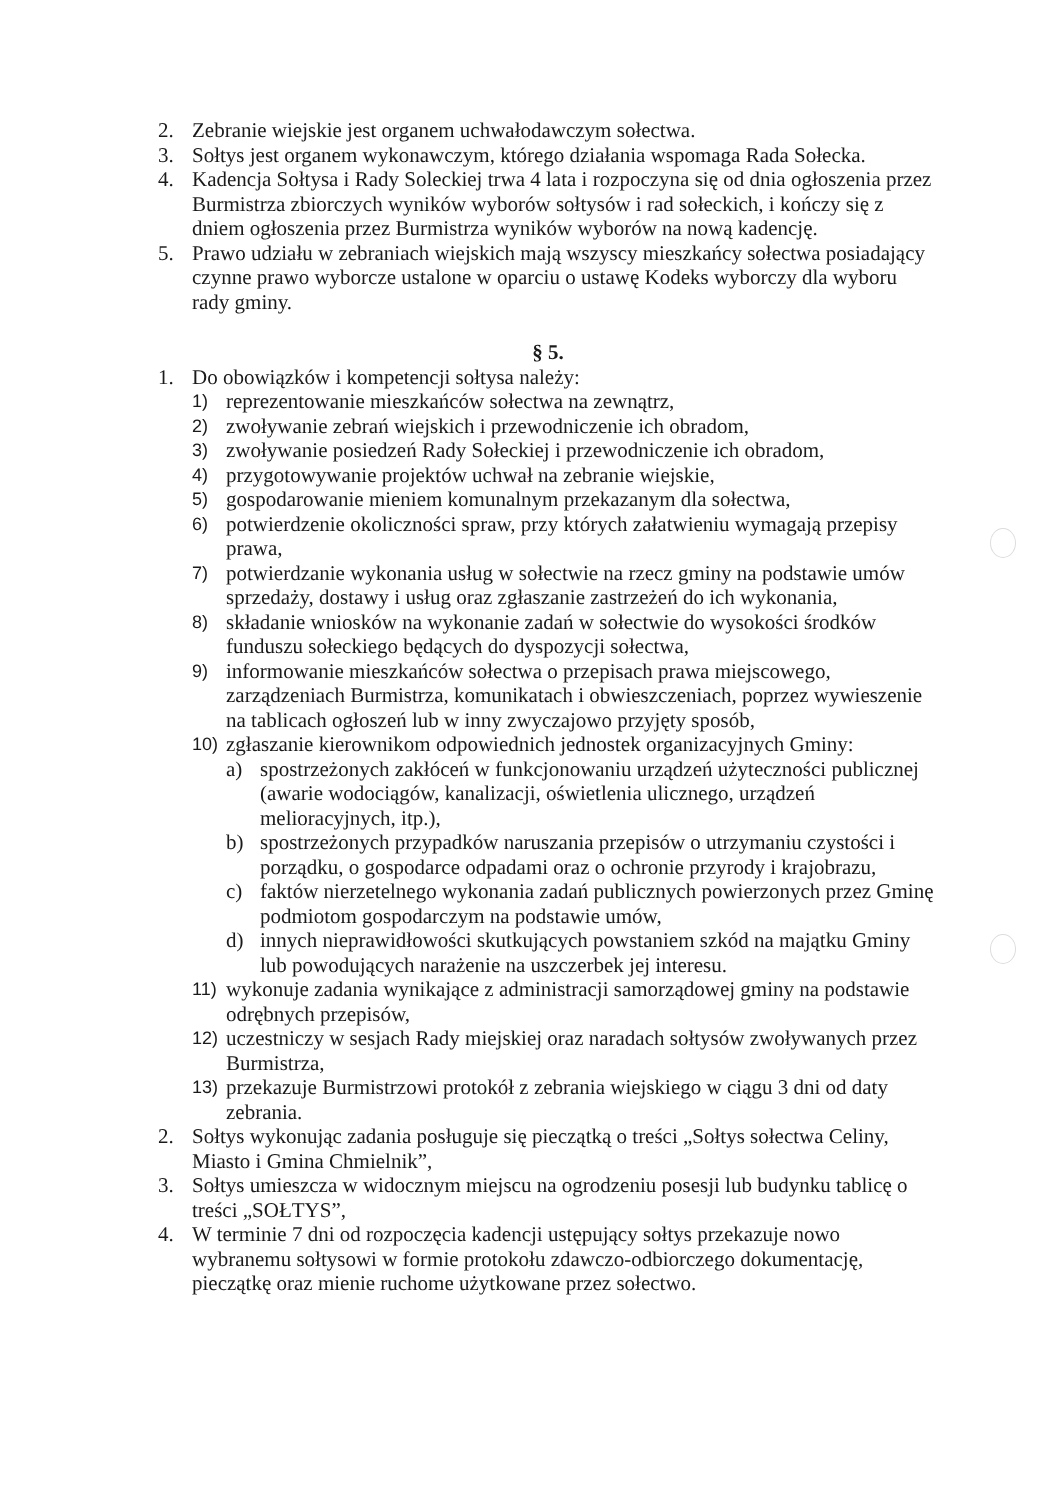2. Zebranie wiejskie jest organem uchwałodawczym sołectwa.
3. Sołtys jest organem wykonawczym, którego działania wspomaga Rada Sołecka.
4. Kadencja Sołtysa i Rady Soleckiej trwa 4 lata i rozpoczyna się od dnia ogłoszenia przez Burmistrza zbiorczych wyników wyborów sołtysów i rad sołeckich, i kończy się z dniem ogłoszenia przez Burmistrza wyników wyborów na nową kadencję.
5. Prawo udziału w zebraniach wiejskich mają wszyscy mieszkańcy sołectwa posiadający czynne prawo wyborcze ustalone w oparciu o ustawę Kodeks wyborczy dla wyboru rady gminy.
§ 5.
1. Do obowiązków i kompetencji sołtysa należy:
1) reprezentowanie mieszkańców sołectwa na zewnątrz,
2) zwoływanie zebrań wiejskich i przewodniczenie ich obradom,
3) zwoływanie posiedzeń Rady Sołeckiej i przewodniczenie ich obradom,
4) przygotowywanie projektów uchwał na zebranie wiejskie,
5) gospodarowanie mieniem komunalnym przekazanym dla sołectwa,
6) potwierdzenie okoliczności spraw, przy których załatwieniu wymagają przepisy prawa,
7) potwierdzanie wykonania usług w sołectwie na rzecz gminy na podstawie umów sprzedaży, dostawy i usług oraz zgłaszanie zastrzeżeń do ich wykonania,
8) składanie wniosków na wykonanie zadań w sołectwie do wysokości środków funduszu sołeckiego będących do dyspozycji sołectwa,
9) informowanie mieszkańców sołectwa o przepisach prawa miejscowego, zarządzeniach Burmistrza, komunikatach i obwieszczeniach, poprzez wywieszenie na tablicach ogłoszeń lub w inny zwyczajowo przyjęty sposób,
10) zgłaszanie kierownikom odpowiednich jednostek organizacyjnych Gminy:
a) spostrzeżonych zakłóceń w funkcjonowaniu urządzeń użyteczności publicznej (awarie wodociągów, kanalizacji, oświetlenia ulicznego, urządzeń melioracyjnych, itp.),
b) spostrzeżonych przypadków naruszania przepisów o utrzymaniu czystości i porządku, o gospodarce odpadami oraz o ochronie przyrody i krajobrazu,
c) faktów nierzetelnego wykonania zadań publicznych powierzonych przez Gminę podmiotom gospodarczym na podstawie umów,
d) innych nieprawidłowości skutkujących powstaniem szkód na majątku Gminy lub powodujących narażenie na uszczerbek jej interesu.
11) wykonuje zadania wynikające z administracji samorządowej gminy na podstawie odrębnych przepisów,
12) uczestniczy w sesjach Rady miejskiej oraz naradach sołtysów zwoływanych przez Burmistrza,
13) przekazuje Burmistrzowi protokół z zebrania wiejskiego w ciągu 3 dni od daty zebrania.
2. Sołtys wykonując zadania posługuje się pieczątką o treści „Sołtys sołectwa Celiny, Miasto i Gmina Chmielnik”,
3. Sołtys umieszcza w widocznym miejscu na ogrodzeniu posesji lub budynku tablicę o treści „SOŁTYS”,
4. W terminie 7 dni od rozpoczęcia kadencji ustępujący sołtys przekazuje nowo wybranemu sołtysowi w formie protokołu zdawczo-odbiorczego dokumentację, pieczątkę oraz mienie ruchome użytkowane przez sołectwo.